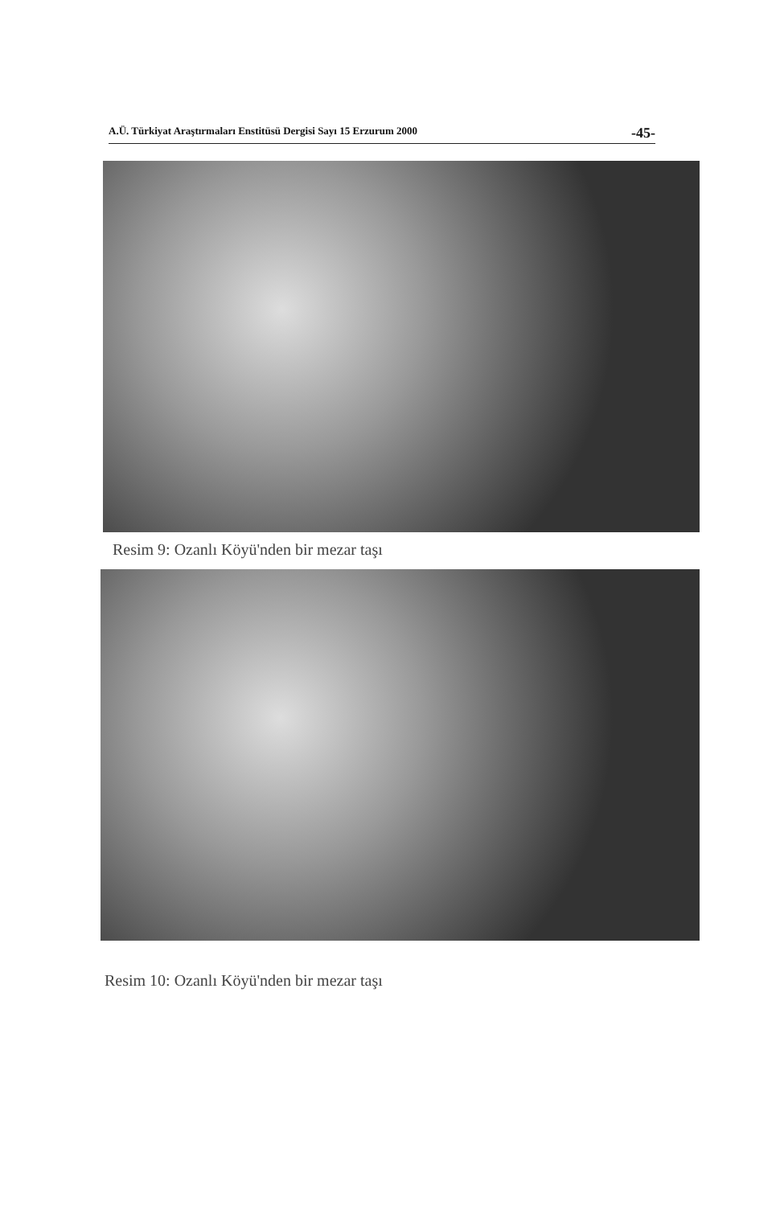A.Ü. Türkiyat Araştırmaları Enstitüsü Dergisi Sayı 15 Erzurum 2000 -45-
Resim 9: Ozanlı Köyü'nden bir mezar taşı
Resim 10: Ozanlı Köyü'nden bir mezar taşı